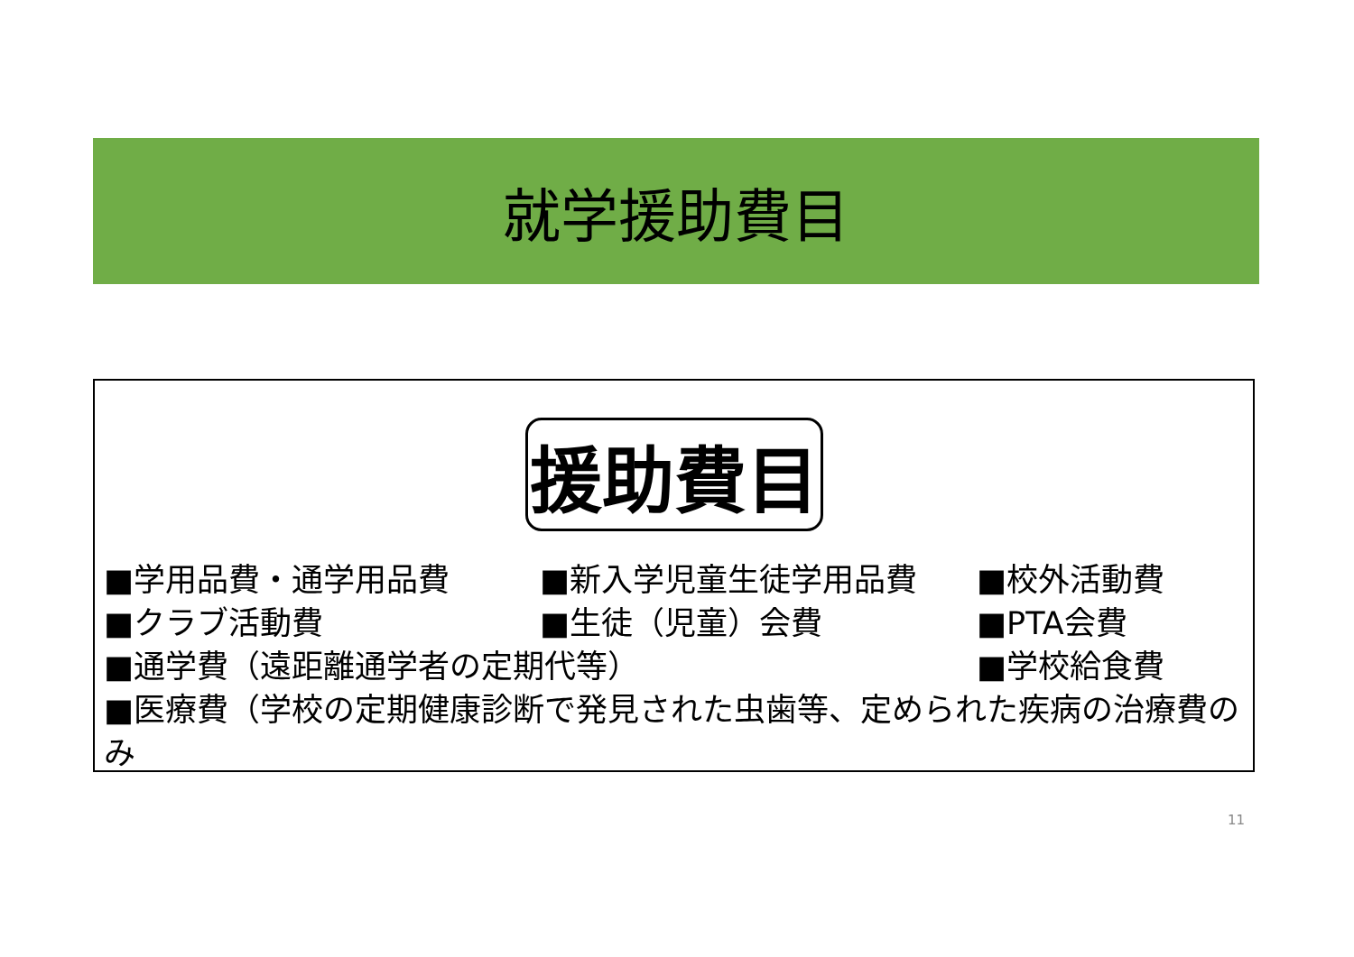就学援助費目
援助費目
■学用品費・通学用品費 ■新入学児童生徒学用品費 ■校外活動費
■クラブ活動費 ■生徒（児童）会費 ■PTA会費
■通学費（遠距離通学者の定期代等） ■学校給食費
■医療費（学校の定期健康診断で発見された虫歯等、定められた疾病の治療費のみ
11